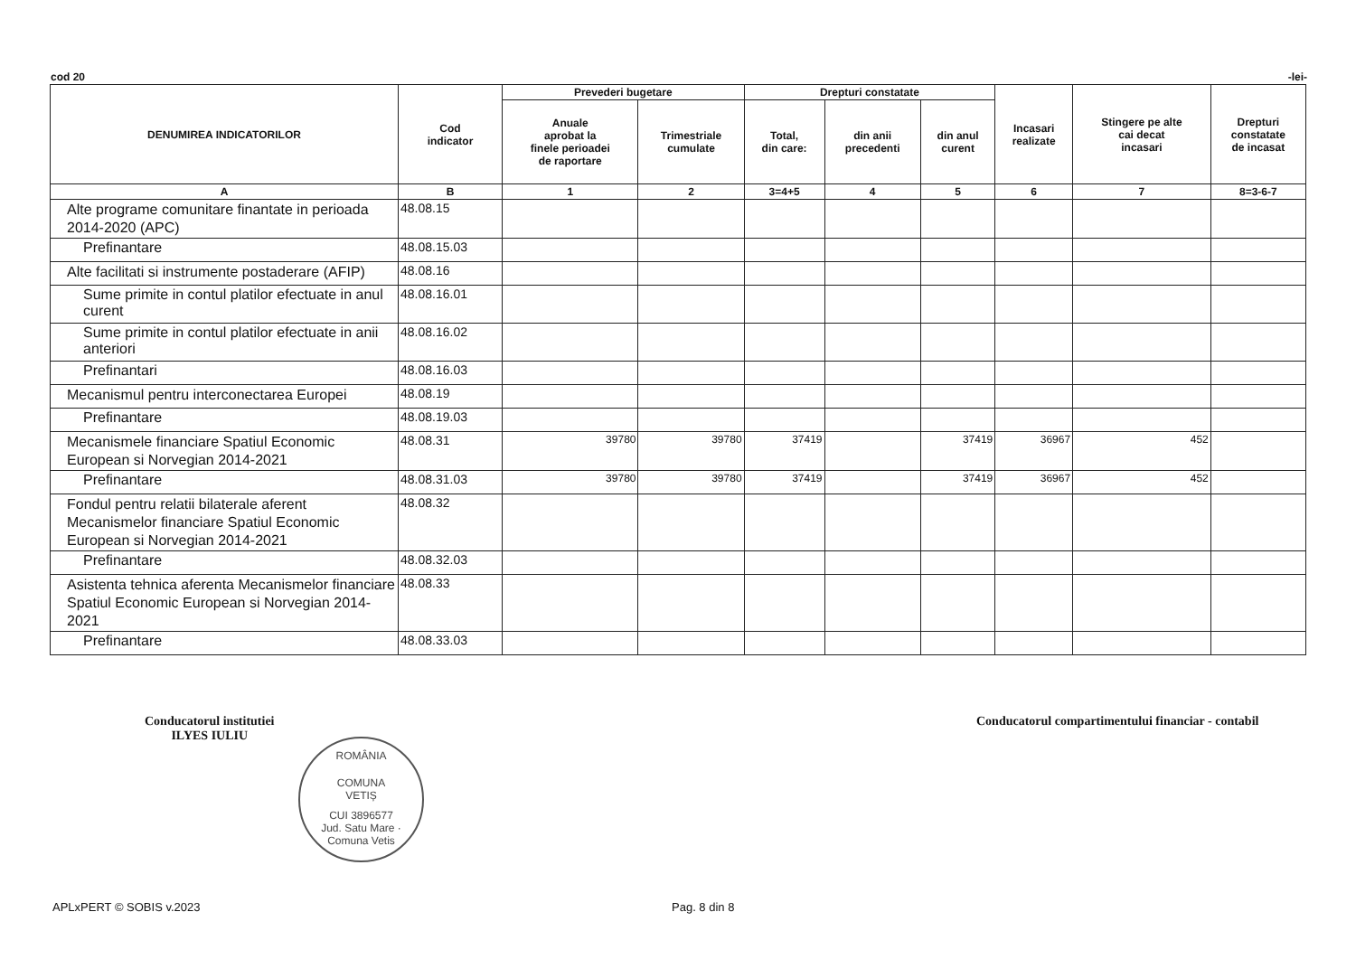cod 20 -lei-
| DENUMIREA INDICATORILOR | Cod indicator | Prevederi bugetare | | Drepturi constatate | | | Incasari realizate | Stingere pe alte cai decat incasari | Drepturi constatate de incasat |
| --- | --- | --- | --- | --- | --- | --- | --- | --- | --- |
| | | Anuale aprobat la finele perioadei de raportare | Trimestriale cumulate | Total, din care: | din anii precedenti | din anul curent | | | |
| A | B | 1 | 2 | 3=4+5 | 4 | 5 | 6 | 7 | 8=3-6-7 |
| Alte programe comunitare finantate in perioada 2014-2020 (APC) | 48.08.15 | | | | | | | | |
| Prefinantare | 48.08.15.03 | | | | | | | | |
| Alte facilitati si instrumente postaderare (AFIP) | 48.08.16 | | | | | | | | |
| Sume primite in contul platilor efectuate in anul curent | 48.08.16.01 | | | | | | | | |
| Sume primite in contul platilor efectuate in anii anteriori | 48.08.16.02 | | | | | | | | |
| Prefinantari | 48.08.16.03 | | | | | | | | |
| Mecanismul pentru interconectarea Europei | 48.08.19 | | | | | | | | |
| Prefinantare | 48.08.19.03 | | | | | | | | |
| Mecanismele financiare Spatiul Economic European si Norvegian 2014-2021 | 48.08.31 | 39780 | 39780 | 37419 | | 37419 | 36967 | 452 | |
| Prefinantare | 48.08.31.03 | 39780 | 39780 | 37419 | | 37419 | 36967 | 452 | |
| Fondul pentru relatii bilaterale aferent Mecanismelor financiare Spatiul Economic European si Norvegian 2014-2021 | 48.08.32 | | | | | | | | |
| Prefinantare | 48.08.32.03 | | | | | | | | |
| Asistenta tehnica aferenta Mecanismelor financiare Spatiul Economic European si Norvegian 2014-2021 | 48.08.33 | | | | | | | | |
| Prefinantare | 48.08.33.03 | | | | | | | | |
Conducatorul institutiei
ILYES IULIU
Conducatorul compartimentului financiar - contabil
ROMÂNIA
COMUNA
VETIȘ
CUI 3896577
Jud. Satu Mare · Comuna Vetis
APLxPERT © SOBIS v.2023 Pag. 8 din 8